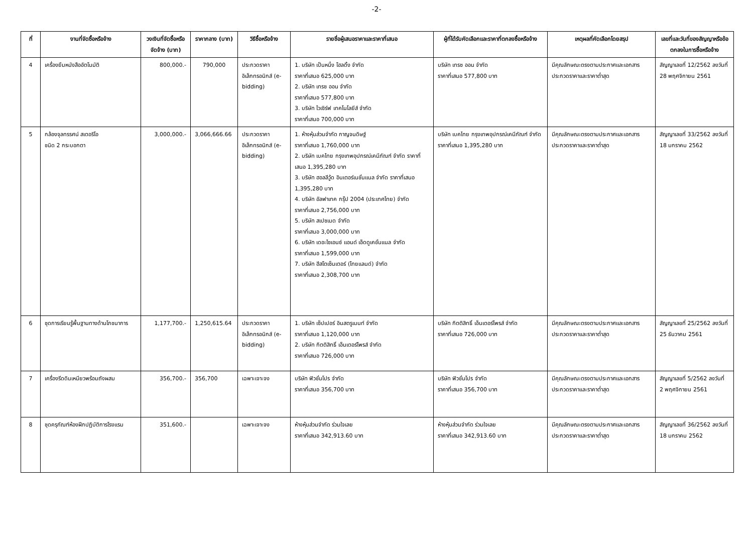-2-
| ที่ | งานที่จัดซื้อหรือจ้าง | วงเงินที่จัดซื้อหรือจัดจ้าง (บาท) | ราคากลาง (บาท) | วิธีซื้อหรือจ้าง | รายชื่อผู้เสนอราคาและราคาที่เสนอ | ผู้ที่ได้รับคัดเลือกและราคาที่ตกลงซื้อหรือจ้าง | เหตุผลที่คัดเลือกโดยสรุป | เลขที่และวันที่ของสัญญาหรือข้อตกลงในการซื้อหรือจ้าง |
| --- | --- | --- | --- | --- | --- | --- | --- | --- |
| 4 | เครื่องยืมหนังสืออัตโนมัติ | 800,000.- | 790,000 | ประกวดราคาอิเล็กทรอนิกส์ (e-bidding) | 1. บริษัท เป็นหนึ่ง โฮลดิ้ง จำกัด ราคาที่เสนอ 625,000 บาท 2. บริษัท เทรซ ออน จำกัด ราคาที่เสนอ 577,800 บาท 3. บริษัท ไวเซิร์ฟ เทคโนโลยีส์ จำกัด ราคาที่เสนอ 700,000 บาท | บริษัท เทรซ ออน จำกัด ราคาที่เสนอ 577,800 บาท | มีคุณลักษณะตรงตามประกาศและเอกสารประกวดราคาและราคาต่ำสุด | สัญญาเลขที่ 12/2562 ลงวันที่ 28 พฤศจิกายน 2561 |
| 5 | กล้องจุลทรรศน์ สเตอริโอ ชนิด 2 กระบอกตา | 3,000,000.- | 3,066,666.66 | ประกวดราคาอิเล็กทรอนิกส์ (e-bidding) | 1. ห้างหุ้นส่วนจำกัด กาญจนดิษฐ์ ราคาที่เสนอ 1,760,000 บาท 2. บริษัท เบคไทย กรุงเทพอุปกรณ์เคมีภัณฑ์ จำกัด ราคาที่เสนอ 1,395,280 บาท 3. บริษัท ฮอลลีวู้ด อินเตอร์เนชั่นแนล จำกัด ราคาที่เสนอ 1,395,280 บาท 4. บริษัท อัลฟาเทค กรุ๊ป 2004 (ประเทศไทย) จำกัด ราคาที่เสนอ 2,756,000 บาท 5. บริษัท สเปซเมด จำกัด ราคาที่เสนอ 3,000,000 บาท 6. บริษัท เดอะไซเอนซ์ แอนด์ เอ็ดดูเคชั่นแนล จำกัด ราคาที่เสนอ 1,599,000 บาท 7. บริษัท ฮีสโตเซ็นเตอร์ (ไทยแลนด์) จำกัด ราคาที่เสนอ 2,308,700 บาท | บริษัท เบคไทย กรุงเทพอุปกรณ์เคมีภัณฑ์ จำกัด ราคาที่เสนอ 1,395,280 บาท | มีคุณลักษณะตรงตามประกาศและเอกสารประกวดราคาและราคาต่ำสุด | สัญญาเลขที่ 33/2562 ลงวันที่ 18 มกราคม 2562 |
| 6 | ชุดการเรียนรู้พื้นฐานทางด้านโภชนาการ | 1,177,700.- | 1,250,615.64 | ประกวดราคาอิเล็กทรอนิกส์ (e-bidding) | 1. บริษัท เซ็ปเปอร์ อินสตรูเมนท์ จำกัด ราคาที่เสนอ 1,120,000 บาท 2. บริษัท กิตติสิทธิ์ เอ็นเตอร์ไพรส์ จำกัด ราคาที่เสนอ 726,000 บาท | บริษัท กิตติสิทธิ์ เอ็นเตอร์ไพรส์ จำกัด ราคาที่เสนอ 726,000 บาท | มีคุณลักษณะตรงตามประกาศและเอกสารประกวดราคาและราคาต่ำสุด | สัญญาเลขที่ 25/2562 ลงวันที่ 25 ธันวาคม 2561 |
| 7 | เครื่องรีดดินเหนียวพร้อมถังผสม | 356,700.- | 356,700 | เฉพาะเจาะจง | บริษัท ฟิวชั่นโปร จำกัด ราคาที่เสนอ 356,700 บาท | บริษัท ฟิวชั่นโปร จำกัด ราคาที่เสนอ 356,700 บาท | มีคุณลักษณะตรงตามประกาศและเอกสารประกวดราคาและราคาต่ำสุด | สัญญาเลขที่ 5/2562 ลงวันที่ 2 พฤศจิกายน 2561 |
| 8 | ชุดครุภัณฑ์ห้องฝึกปฏิบัติการโรงแรม | 351,600.- | | เฉพาะเจาะจง | ห้างหุ้นส่วนจำกัด ร่วมใจเลย ราคาที่เสนอ 342,913.60 บาท | ห้างหุ้นส่วนจำกัด ร่วมใจเลย ราคาที่เสนอ 342,913.60 บาท | มีคุณลักษณะตรงตามประกาศและเอกสารประกวดราคาและราคาต่ำสุด | สัญญาเลขที่ 36/2562 ลงวันที่ 18 มกราคม 2562 |